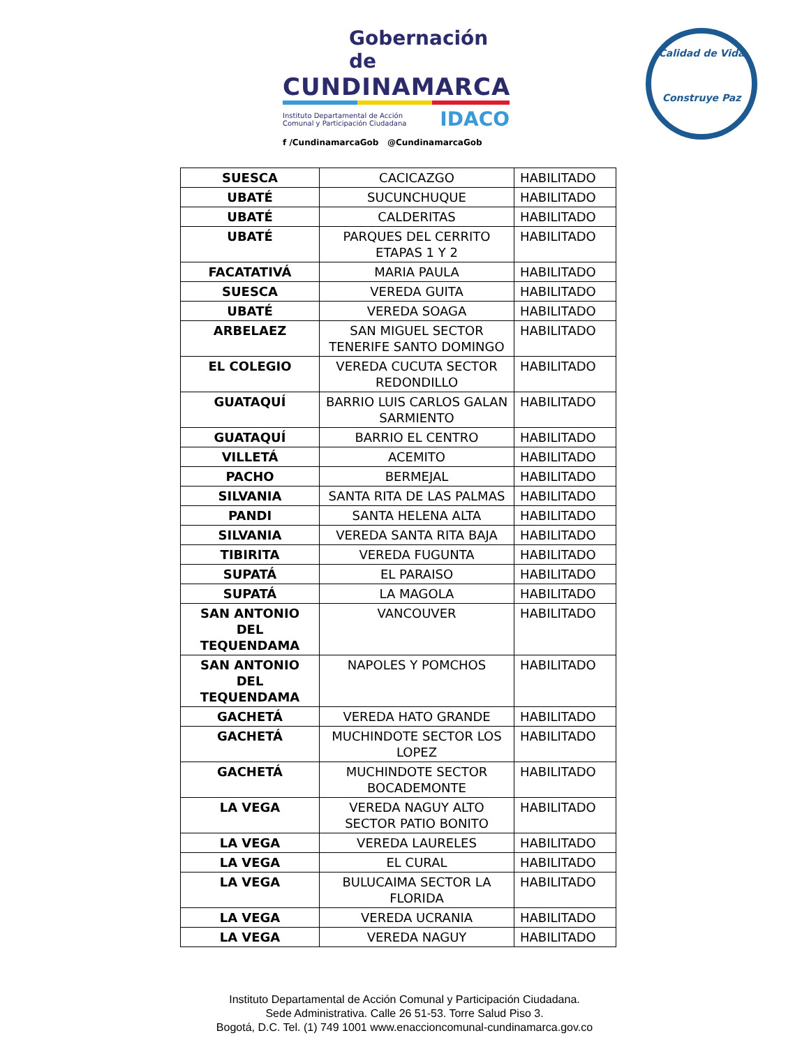Gobernación de
CUNDINAMARCA
Instituto Departamental de Acción
Comunal y Participación Ciudadana IDACO
f /CundinamarcaGob @CundinamarcaGob
Calidad de Vida
Construye Paz
| SUESCA | CACICAZGO | HABILITADO |
| UBATÉ | SUCUNCHUQUE | HABILITADO |
| UBATÉ | CALDERITAS | HABILITADO |
| UBATÉ | PARQUES DEL CERRITO ETAPAS 1 Y 2 | HABILITADO |
| FACATATIVÁ | MARIA PAULA | HABILITADO |
| SUESCA | VEREDA GUITA | HABILITADO |
| UBATÉ | VEREDA SOAGA | HABILITADO |
| ARBELAEZ | SAN MIGUEL SECTOR TENERIFE SANTO DOMINGO | HABILITADO |
| EL COLEGIO | VEREDA CUCUTA SECTOR REDONDILLO | HABILITADO |
| GUATAQUÍ | BARRIO LUIS CARLOS GALAN SARMIENTO | HABILITADO |
| GUATAQUÍ | BARRIO EL CENTRO | HABILITADO |
| VILLETÁ | ACEMITO | HABILITADO |
| PACHO | BERMEJAL | HABILITADO |
| SILVANIA | SANTA RITA DE LAS PALMAS | HABILITADO |
| PANDI | SANTA HELENA ALTA | HABILITADO |
| SILVANIA | VEREDA SANTA RITA BAJA | HABILITADO |
| TIBIRITA | VEREDA FUGUNTA | HABILITADO |
| SUPATÁ | EL PARAISO | HABILITADO |
| SUPATÁ | LA MAGOLA | HABILITADO |
| SAN ANTONIO DEL TEQUENDAMA | VANCOUVER | HABILITADO |
| SAN ANTONIO DEL TEQUENDAMA | NAPOLES Y POMCHOS | HABILITADO |
| GACHETÁ | VEREDA HATO GRANDE | HABILITADO |
| GACHETÁ | MUCHINDOTE SECTOR LOS LOPEZ | HABILITADO |
| GACHETÁ | MUCHINDOTE SECTOR BOCADEMONTE | HABILITADO |
| LA VEGA | VEREDA NAGUY ALTO SECTOR PATIO BONITO | HABILITADO |
| LA VEGA | VEREDA LAURELES | HABILITADO |
| LA VEGA | EL CURAL | HABILITADO |
| LA VEGA | BULUCAIMA SECTOR LA FLORIDA | HABILITADO |
| LA VEGA | VEREDA UCRANIA | HABILITADO |
| LA VEGA | VEREDA NAGUY | HABILITADO |
Instituto Departamental de Acción Comunal y Participación Ciudadana.
Sede Administrativa. Calle 26 51-53. Torre Salud Piso 3.
Bogotá, D.C. Tel. (1) 749 1001 www.enaccioncomunal-cundinamarca.gov.co